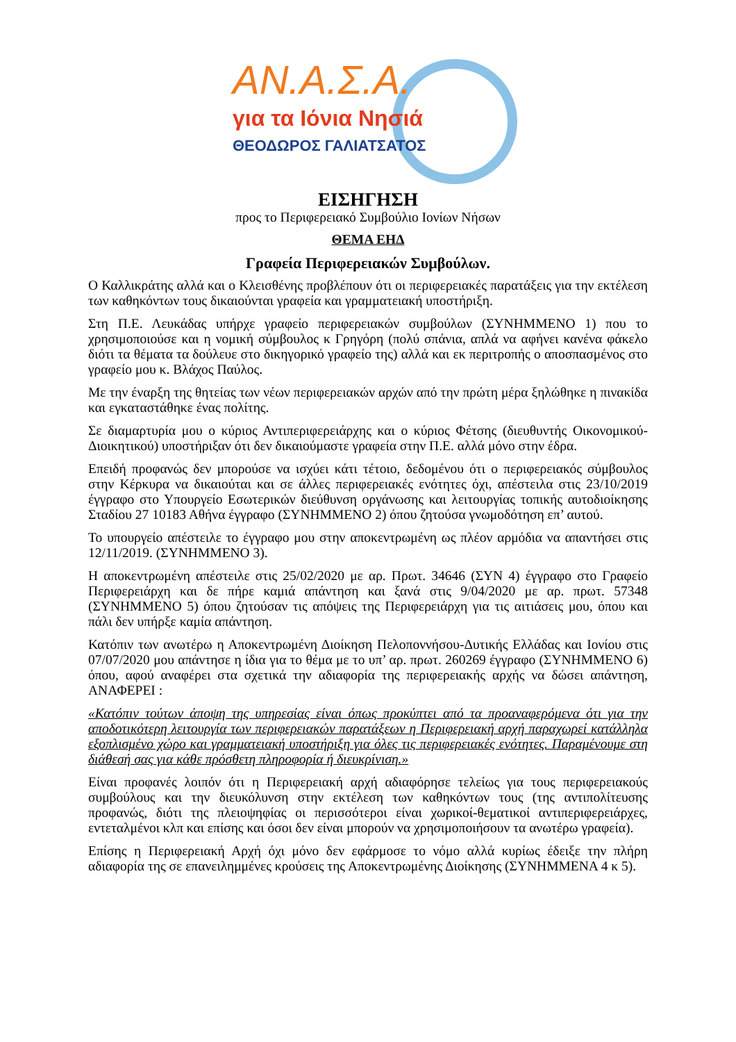ΑΝ.Α.Σ.Α.
για τα Ιόνια Νησιά
ΘΕΟΔΩΡΟΣ ΓΑΛΙΑΤΣΑΤΟΣ
ΕΙΣΗΓΗΣΗ
προς το Περιφερειακό Συμβούλιο Ιονίων Νήσων
ΘΕΜΑ ΕΗΔ
Γραφεία Περιφερειακών Συμβούλων.
Ο Καλλικράτης αλλά και ο Κλεισθένης προβλέπουν ότι οι περιφερειακές παρατάξεις για την εκτέλεση των καθηκόντων τους δικαιούνται γραφεία και γραμματειακή υποστήριξη.
Στη Π.Ε. Λευκάδας υπήρχε γραφείο περιφερειακών συμβούλων (ΣΥΝΗΜΜΕΝΟ 1) που το χρησιμοποιούσε και η νομική σύμβουλος κ Γρηγόρη (πολύ σπάνια, απλά να αφήνει κανένα φάκελο διότι τα θέματα τα δούλευε στο δικηγορικό γραφείο της) αλλά και εκ περιτροπής ο αποσπασμένος στο γραφείο μου κ. Βλάχος Παύλος.
Με την έναρξη της θητείας των νέων περιφερειακών αρχών από την πρώτη μέρα ξηλώθηκε η πινακίδα και εγκαταστάθηκε ένας πολίτης.
Σε διαμαρτυρία μου ο κύριος Αντιπεριφερειάρχης και ο κύριος Φέτσης (διευθυντής Οικονομικού-Διοικητικού) υποστήριξαν ότι δεν δικαιούμαστε γραφεία στην Π.Ε. αλλά μόνο στην έδρα.
Επειδή προφανώς δεν μπορούσε να ισχύει κάτι τέτοιο, δεδομένου ότι ο περιφερειακός σύμβουλος στην Κέρκυρα να δικαιούται και σε άλλες περιφερειακές ενότητες όχι, απέστειλα στις 23/10/2019 έγγραφο στο Υπουργείο Εσωτερικών διεύθυνση οργάνωσης και λειτουργίας τοπικής αυτοδιοίκησης Σταδίου 27 10183 Αθήνα έγγραφο (ΣΥΝΗΜΜΕΝΟ 2) όπου ζητούσα γνωμοδότηση επ’ αυτού.
Το υπουργείο απέστειλε το έγγραφο μου στην αποκεντρωμένη ως πλέον αρμόδια να απαντήσει στις 12/11/2019. (ΣΥΝΗΜΜΕΝΟ 3).
Η αποκεντρωμένη απέστειλε στις 25/02/2020 με αρ. Πρωτ. 34646 (ΣΥΝ 4) έγγραφο στο Γραφείο Περιφερειάρχη και δε πήρε καμιά απάντηση και ξανά στις 9/04/2020 με αρ. πρωτ. 57348 (ΣΥΝΗΜΜΕΝΟ 5) όπου ζητούσαν τις απόψεις της Περιφερειάρχη για τις αιτιάσεις μου, όπου και πάλι δεν υπήρξε καμία απάντηση.
Κατόπιν των ανωτέρω η Αποκεντρωμένη Διοίκηση Πελοποννήσου-Δυτικής Ελλάδας και Ιονίου στις 07/07/2020 μου απάντησε η ίδια για το θέμα με το υπ’ αρ. πρωτ. 260269 έγγραφο (ΣΥΝΗΜΜΕΝΟ 6) όπου, αφού αναφέρει στα σχετικά την αδιαφορία της περιφερειακής αρχής να δώσει απάντηση, ΑΝΑΦΕΡΕΙ :
«Κατόπιν τούτων άποψη της υπηρεσίας είναι όπως προκύπτει από τα προαναφερόμενα ότι για την αποδοτικότερη λειτουργία των περιφερειακών παρατάξεων η Περιφερειακή αρχή παραχωρεί κατάλληλα εξοπλισμένο χώρο και γραμματειακή υποστήριξη για όλες τις περιφερειακές ενότητες. Παραμένουμε στη διάθεσή σας για κάθε πρόσθετη πληροφορία ή διευκρίνιση.»
Είναι προφανές λοιπόν ότι η Περιφερειακή αρχή αδιαφόρησε τελείως για τους περιφερειακούς συμβούλους και την διευκόλυνση στην εκτέλεση των καθηκόντων τους (της αντιπολίτευσης προφανώς, διότι της πλειοψηφίας οι περισσότεροι είναι χωρικοί-θεματικοί αντιπεριφερειάρχες, εντεταλμένοι κλπ και επίσης και όσοι δεν είναι μπορούν να χρησιμοποιήσουν τα ανωτέρω γραφεία).
Επίσης η Περιφερειακή Αρχή όχι μόνο δεν εφάρμοσε το νόμο αλλά κυρίως έδειξε την πλήρη αδιαφορία της σε επανειλημμένες κρούσεις της Αποκεντρωμένης Διοίκησης (ΣΥΝΗΜΜΕΝΑ 4 κ 5).